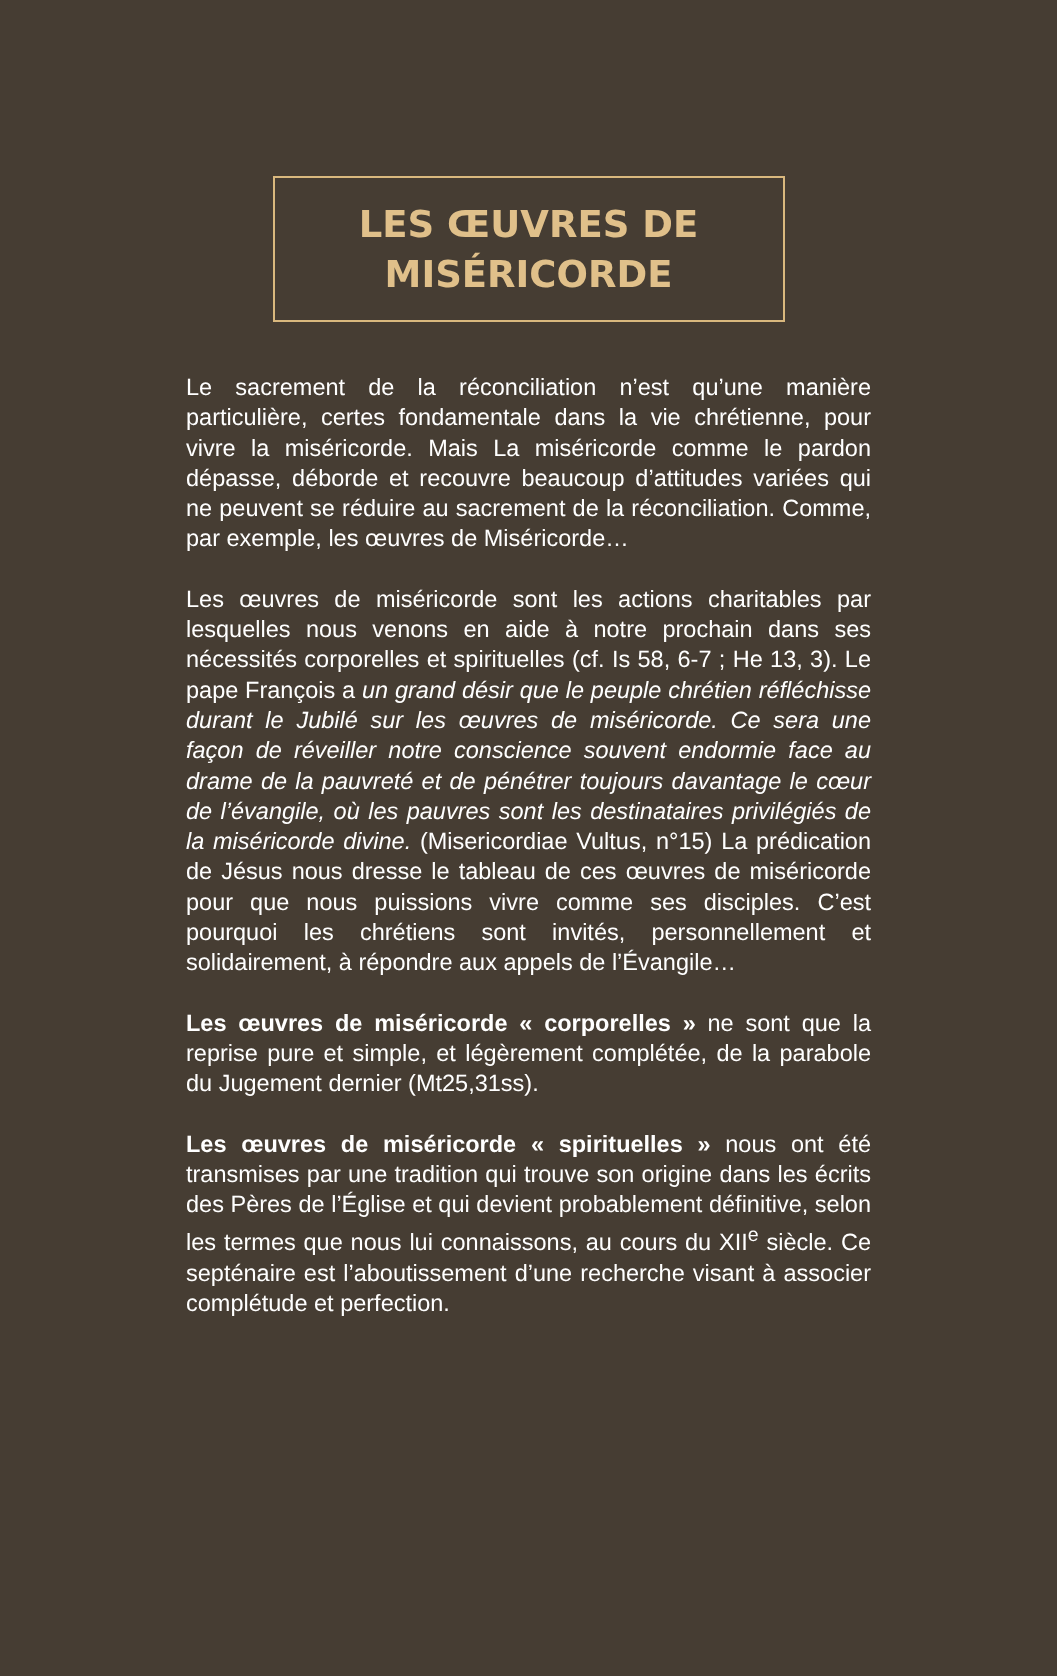LES ŒUVRES DE
MISÉRICORDE
Le sacrement de la réconciliation n’est qu’une manière particulière, certes fondamentale dans la vie chrétienne, pour vivre la miséricorde. Mais La miséricorde comme le pardon dépasse, déborde et recouvre beaucoup d’attitudes variées qui ne peuvent se réduire au sacrement de la réconciliation. Comme, par exemple, les œuvres de Miséricorde…
Les œuvres de miséricorde sont les actions charitables par lesquelles nous venons en aide à notre prochain dans ses nécessités corporelles et spirituelles (cf. Is 58, 6-7 ; He 13, 3). Le pape François a un grand désir que le peuple chrétien réfléchisse durant le Jubilé sur les œuvres de miséricorde. Ce sera une façon de réveiller notre conscience souvent endormie face au drame de la pauvreté et de pénétrer toujours davantage le cœur de l’évangile, où les pauvres sont les destinataires privilégiés de la miséricorde divine. (Misericordiae Vultus, n°15) La prédication de Jésus nous dresse le tableau de ces œuvres de miséricorde pour que nous puissions vivre comme ses disciples. C’est pourquoi les chrétiens sont invités, personnellement et solidairement, à répondre aux appels de l’Évangile…
Les œuvres de miséricorde « corporelles » ne sont que la reprise pure et simple, et légèrement complétée, de la parabole du Jugement dernier (Mt25,31ss).
Les œuvres de miséricorde « spirituelles » nous ont été transmises par une tradition qui trouve son origine dans les écrits des Pères de l’Église et qui devient probablement définitive, selon les termes que nous lui connaissons, au cours du XII<sup>e</sup> siècle. Ce septénaire est l’aboutissement d’une recherche visant à associer complétude et perfection.